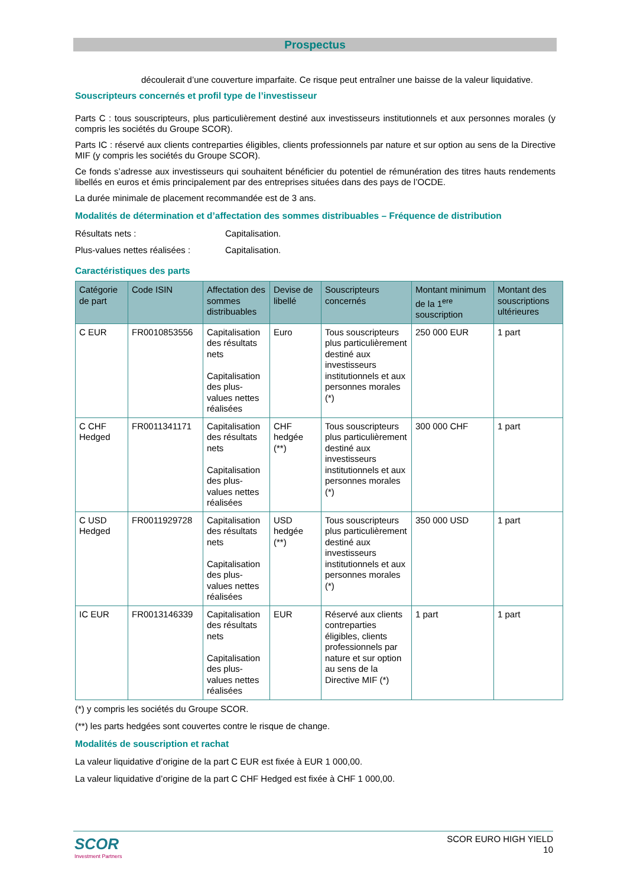Prospectus
découlerait d’une couverture imparfaite. Ce risque peut entraîner une baisse de la valeur liquidative.
Souscripteurs concernés et profil type de l’investisseur
Parts C : tous souscripteurs, plus particulièrement destiné aux investisseurs institutionnels et aux personnes morales (y compris les sociétés du Groupe SCOR).
Parts IC : réservé aux clients contreparties éligibles, clients professionnels par nature et sur option au sens de la Directive MIF (y compris les sociétés du Groupe SCOR).
Ce fonds s’adresse aux investisseurs qui souhaitent bénéficier du potentiel de rémunération des titres hauts rendements libellés en euros et émis principalement par des entreprises situées dans des pays de l’OCDE.
La durée minimale de placement recommandée est de 3 ans.
Modalités de détermination et d’affectation des sommes distribuables – Fréquence de distribution
Résultats nets : Capitalisation.
Plus-values nettes réalisées : Capitalisation.
Caractéristiques des parts
| Catégorie de part | Code ISIN | Affectation des sommes distribuables | Devise de libellé | Souscripteurs concernés | Montant minimum de la 1<sup>ere</sup> souscription | Montant des souscriptions ultérieures |
| --- | --- | --- | --- | --- | --- | --- |
| C EUR | FR0010853556 | Capitalisation des résultats nets Capitalisation des plus-values nettes réalisées | Euro | Tous souscripteurs plus particulièrement destiné aux investisseurs institutionnels et aux personnes morales (*) | 250 000 EUR | 1 part |
| C CHF Hedged | FR0011341171 | Capitalisation des résultats nets Capitalisation des plus-values nettes réalisées | CHF hedgée (**) | Tous souscripteurs plus particulièrement destiné aux investisseurs institutionnels et aux personnes morales (*) | 300 000 CHF | 1 part |
| C USD Hedged | FR0011929728 | Capitalisation des résultats nets Capitalisation des plus-values nettes réalisées | USD hedgée (**) | Tous souscripteurs plus particulièrement destiné aux investisseurs institutionnels et aux personnes morales (*) | 350 000 USD | 1 part |
| IC EUR | FR0013146339 | Capitalisation des résultats nets Capitalisation des plus-values nettes réalisées | EUR | Réservé aux clients contreparties éligibles, clients professionnels par nature et sur option au sens de la Directive MIF (*) | 1 part | 1 part |
(*) y compris les sociétés du Groupe SCOR.
(**) les parts hedgées sont couvertes contre le risque de change.
Modalités de souscription et rachat
La valeur liquidative d’origine de la part C EUR est fixée à EUR 1 000,00.
La valeur liquidative d’origine de la part C CHF Hedged est fixée à CHF 1 000,00.
SCOR
Investment Partners
SCOR EURO HIGH YIELD
10